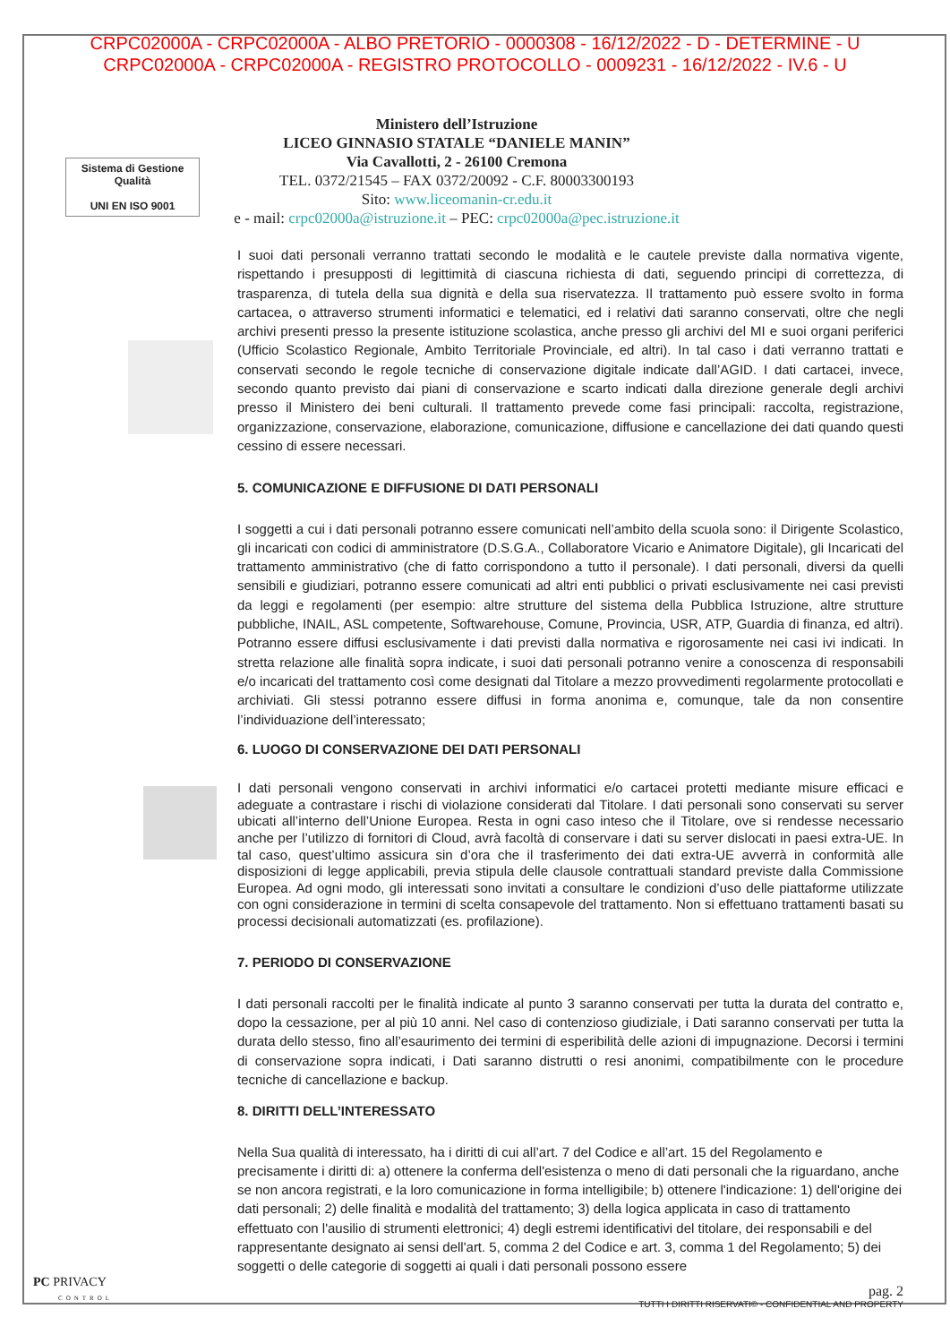CRPC02000A - CRPC02000A - ALBO PRETORIO - 0000308 - 16/12/2022 - D - DETERMINE - U
CRPC02000A - CRPC02000A - REGISTRO PROTOCOLLO - 0009231 - 16/12/2022 - IV.6 - U
Sistema di Gestione Qualità
UNI EN ISO 9001
Ministero dell’Istruzione
LICEO GINNASIO STATALE “DANIELE MANIN”
Via Cavallotti, 2 - 26100 Cremona
TEL. 0372/21545 – FAX 0372/20092 - C.F. 80003300193
Sito: www.liceomanin-cr.edu.it
e - mail: crpc02000a@istruzione.it – PEC: crpc02000a@pec.istruzione.it
I suoi dati personali verranno trattati secondo le modalità e le cautele previste dalla normativa vigente, rispettando i presupposti di legittimità di ciascuna richiesta di dati, seguendo principi di correttezza, di trasparenza, di tutela della sua dignità e della sua riservatezza. Il trattamento può essere svolto in forma cartacea, o attraverso strumenti informatici e telematici, ed i relativi dati saranno conservati, oltre che negli archivi presenti presso la presente istituzione scolastica, anche presso gli archivi del MI e suoi organi periferici (Ufficio Scolastico Regionale, Ambito Territoriale Provinciale, ed altri). In tal caso i dati verranno trattati e conservati secondo le regole tecniche di conservazione digitale indicate dall’AGID. I dati cartacei, invece, secondo quanto previsto dai piani di conservazione e scarto indicati dalla direzione generale degli archivi presso il Ministero dei beni culturali. Il trattamento prevede come fasi principali: raccolta, registrazione, organizzazione, conservazione, elaborazione, comunicazione, diffusione e cancellazione dei dati quando questi cessino di essere necessari.
5. COMUNICAZIONE E DIFFUSIONE DI DATI PERSONALI
I soggetti a cui i dati personali potranno essere comunicati nell’ambito della scuola sono: il Dirigente Scolastico, gli incaricati con codici di amministratore (D.S.G.A., Collaboratore Vicario e Animatore Digitale), gli Incaricati del trattamento amministrativo (che di fatto corrispondono a tutto il personale). I dati personali, diversi da quelli sensibili e giudiziari, potranno essere comunicati ad altri enti pubblici o privati esclusivamente nei casi previsti da leggi e regolamenti (per esempio: altre strutture del sistema della Pubblica Istruzione, altre strutture pubbliche, INAIL, ASL competente, Softwarehouse, Comune, Provincia, USR, ATP, Guardia di finanza, ed altri). Potranno essere diffusi esclusivamente i dati previsti dalla normativa e rigorosamente nei casi ivi indicati. In stretta relazione alle finalità sopra indicate, i suoi dati personali potranno venire a conoscenza di responsabili e/o incaricati del trattamento così come designati dal Titolare a mezzo provvedimenti regolarmente protocollati e archiviati. Gli stessi potranno essere diffusi in forma anonima e, comunque, tale da non consentire l’individuazione dell’interessato;
6. LUOGO DI CONSERVAZIONE DEI DATI PERSONALI
I dati personali vengono conservati in archivi informatici e/o cartacei protetti mediante misure efficaci e adeguate a contrastare i rischi di violazione considerati dal Titolare. I dati personali sono conservati su server ubicati all’interno dell’Unione Europea. Resta in ogni caso inteso che il Titolare, ove si rendesse necessario anche per l’utilizzo di fornitori di Cloud, avrà facoltà di conservare i dati su server dislocati in paesi extra-UE. In tal caso, quest’ultimo assicura sin d’ora che il trasferimento dei dati extra-UE avverrà in conformità alle disposizioni di legge applicabili, previa stipula delle clausole contrattuali standard previste dalla Commissione Europea. Ad ogni modo, gli interessati sono invitati a consultare le condizioni d’uso delle piattaforme utilizzate con ogni considerazione in termini di scelta consapevole del trattamento. Non si effettuano trattamenti basati su processi decisionali automatizzati (es. profilazione).
7. PERIODO DI CONSERVAZIONE
I dati personali raccolti per le finalità indicate al punto 3 saranno conservati per tutta la durata del contratto e, dopo la cessazione, per al più 10 anni. Nel caso di contenzioso giudiziale, i Dati saranno conservati per tutta la durata dello stesso, fino all’esaurimento dei termini di esperibilità delle azioni di impugnazione. Decorsi i termini di conservazione sopra indicati, i Dati saranno distrutti o resi anonimi, compatibilmente con le procedure tecniche di cancellazione e backup.
8. DIRITTI DELL’INTERESSATO
Nella Sua qualità di interessato, ha i diritti di cui all’art. 7 del Codice e all’art. 15 del Regolamento e precisamente i diritti di: a) ottenere la conferma dell'esistenza o meno di dati personali che la riguardano, anche se non ancora registrati, e la loro comunicazione in forma intelligibile; b) ottenere l'indicazione: 1) dell'origine dei dati personali; 2) delle finalità e modalità del trattamento; 3) della logica applicata in caso di trattamento effettuato con l'ausilio di strumenti elettronici; 4) degli estremi identificativi del titolare, dei responsabili e del rappresentante designato ai sensi dell'art. 5, comma 2 del Codice e art. 3, comma 1 del Regolamento; 5) dei soggetti o delle categorie di soggetti ai quali i dati personali possono essere
pag. 2
TUTTI I DIRITTI RISERVATI© - CONFIDENTIAL AND PROPERTY
PC PRIVACY
CONTROL